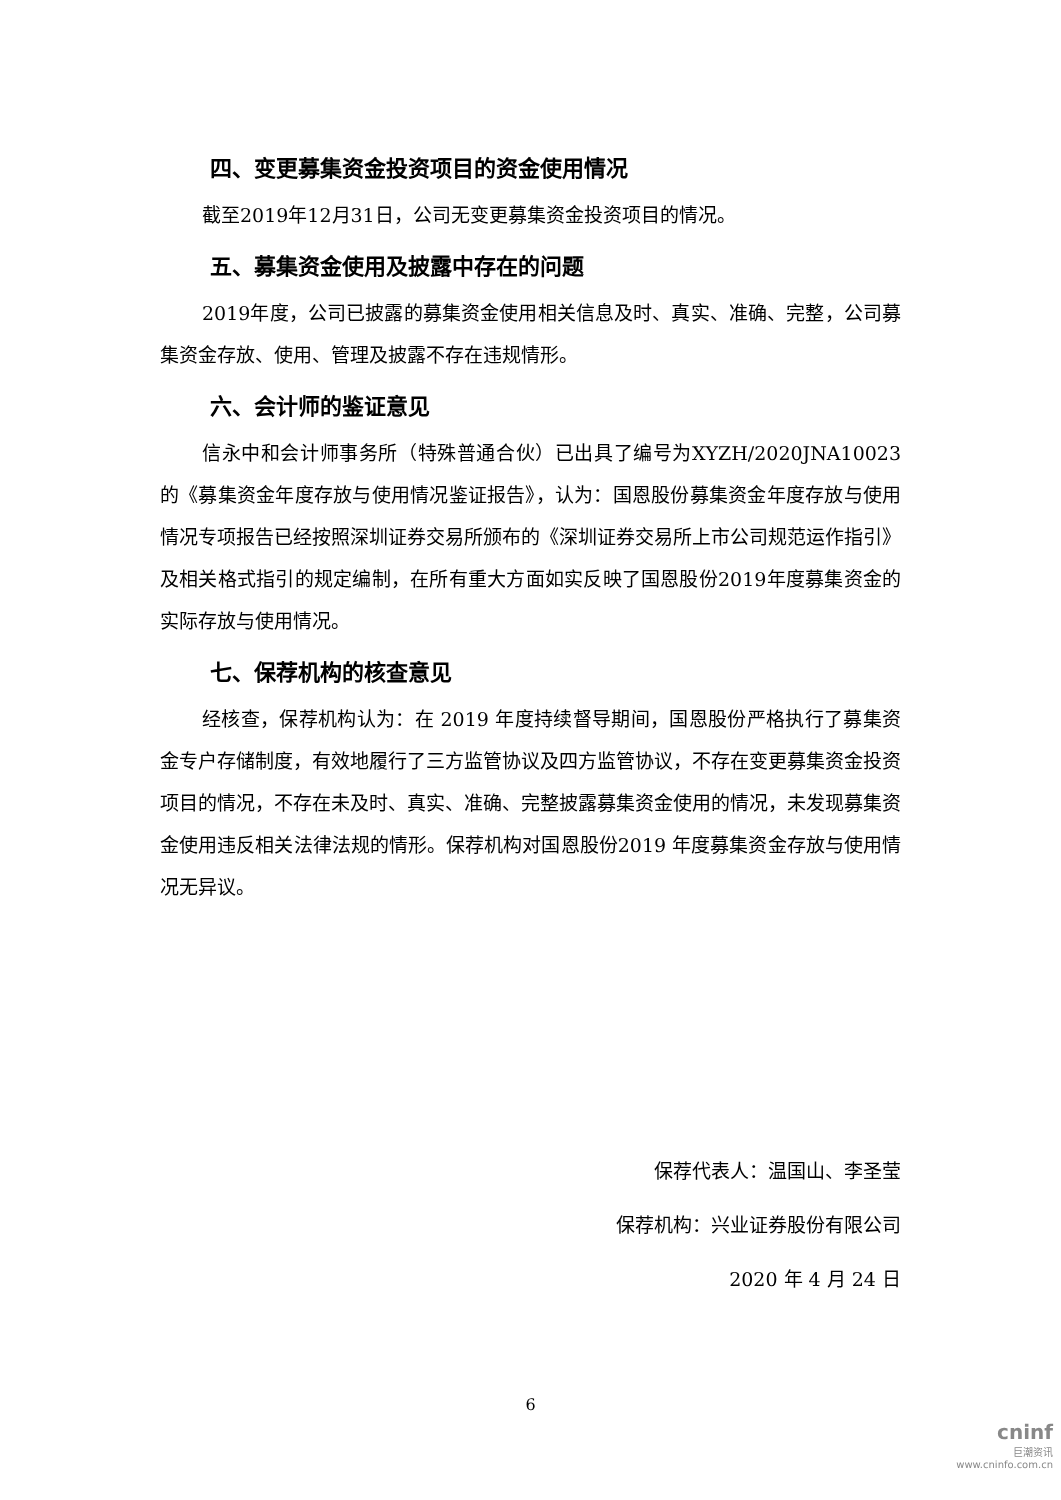四、变更募集资金投资项目的资金使用情况
截至2019年12月31日，公司无变更募集资金投资项目的情况。
五、募集资金使用及披露中存在的问题
2019年度，公司已披露的募集资金使用相关信息及时、真实、准确、完整，公司募集资金存放、使用、管理及披露不存在违规情形。
六、会计师的鉴证意见
信永中和会计师事务所（特殊普通合伙）已出具了编号为XYZH/2020JNA10023的《募集资金年度存放与使用情况鉴证报告》，认为：国恩股份募集资金年度存放与使用情况专项报告已经按照深圳证券交易所颁布的《深圳证券交易所上市公司规范运作指引》及相关格式指引的规定编制，在所有重大方面如实反映了国恩股份2019年度募集资金的实际存放与使用情况。
七、保荐机构的核查意见
经核查，保荐机构认为：在 2019 年度持续督导期间，国恩股份严格执行了募集资金专户存储制度，有效地履行了三方监管协议及四方监管协议，不存在变更募集资金投资项目的情况，不存在未及时、真实、准确、完整披露募集资金使用的情况，未发现募集资金使用违反相关法律法规的情形。保荐机构对国恩股份2019 年度募集资金存放与使用情况无异议。
保荐代表人：温国山、李圣莹
保荐机构：兴业证券股份有限公司
2020 年 4 月 24 日
6
cninf
巨潮资讯
www.cninfo.com.cn